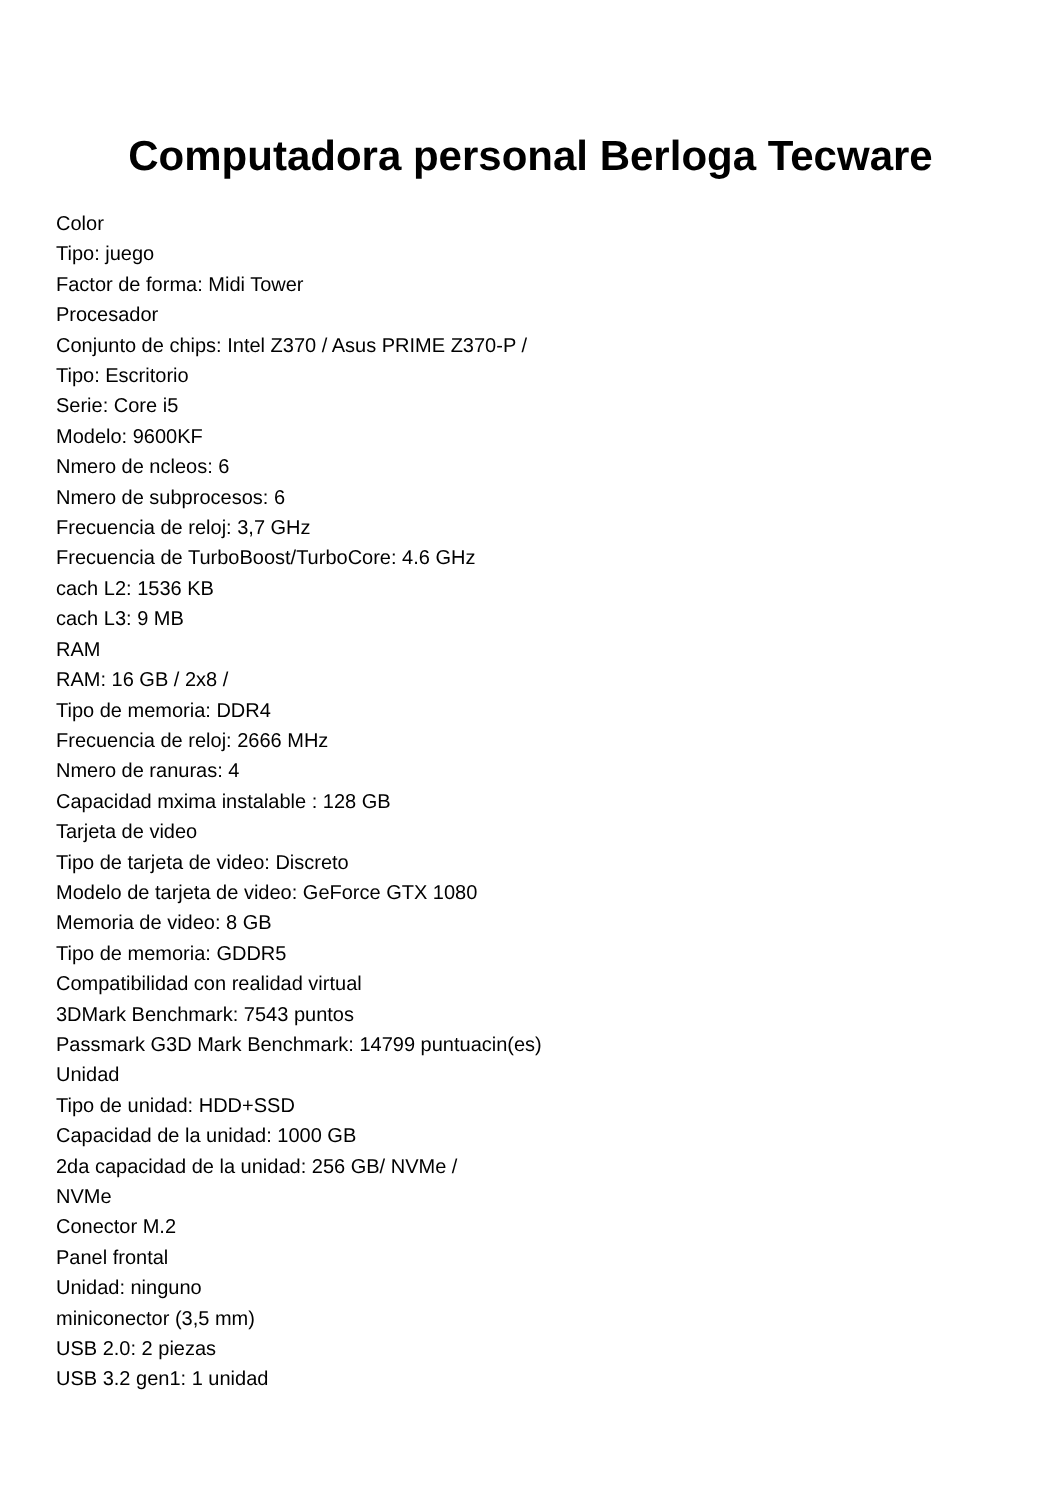Computadora personal Berloga Tecware
Color
Tipo: juego
Factor de forma: Midi Tower
Procesador
Conjunto de chips: Intel Z370 / Asus PRIME Z370-P /
Tipo: Escritorio
Serie: Core i5
Modelo: 9600KF
Nmero de ncleos: 6
Nmero de subprocesos: 6
Frecuencia de reloj: 3,7 GHz
Frecuencia de TurboBoost/TurboCore: 4.6 GHz
cach L2: 1536 KB
cach L3: 9 MB
RAM
RAM: 16 GB / 2x8 /
Tipo de memoria: DDR4
Frecuencia de reloj: 2666 MHz
Nmero de ranuras: 4
Capacidad mxima instalable : 128 GB
Tarjeta de video
Tipo de tarjeta de video: Discreto
Modelo de tarjeta de video: GeForce GTX 1080
Memoria de video: 8 GB
Tipo de memoria: GDDR5
Compatibilidad con realidad virtual
3DMark Benchmark: 7543 puntos
Passmark G3D Mark Benchmark: 14799 puntuacin(es)
Unidad
Tipo de unidad: HDD+SSD
Capacidad de la unidad: 1000 GB
2da capacidad de la unidad: 256 GB/ NVMe /
NVMe
Conector M.2
Panel frontal
Unidad: ninguno
miniconector (3,5 mm)
USB 2.0: 2 piezas
USB 3.2 gen1: 1 unidad